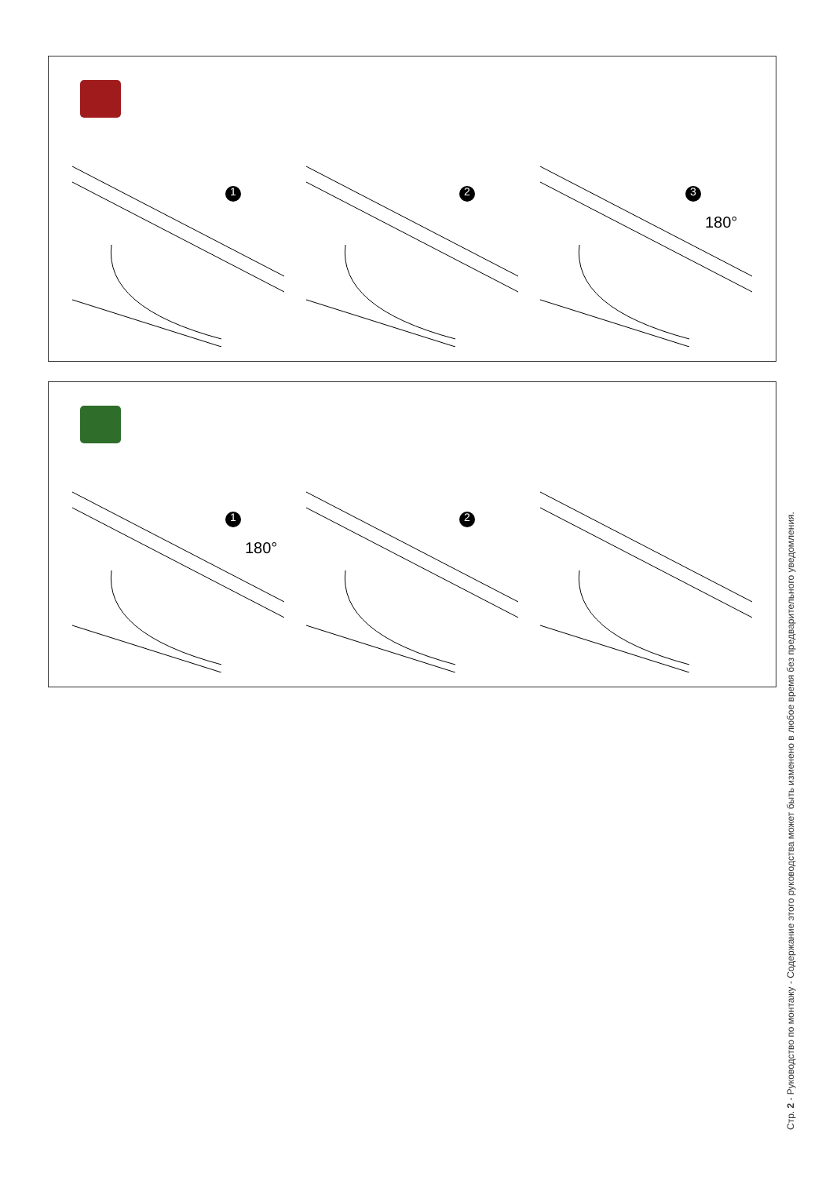1
2
3
180°
1
180°
2
Стр. 2 - Руководство по монтажу - Содержание этого руководства может быть изменено в любое время без предварительного уведомления.